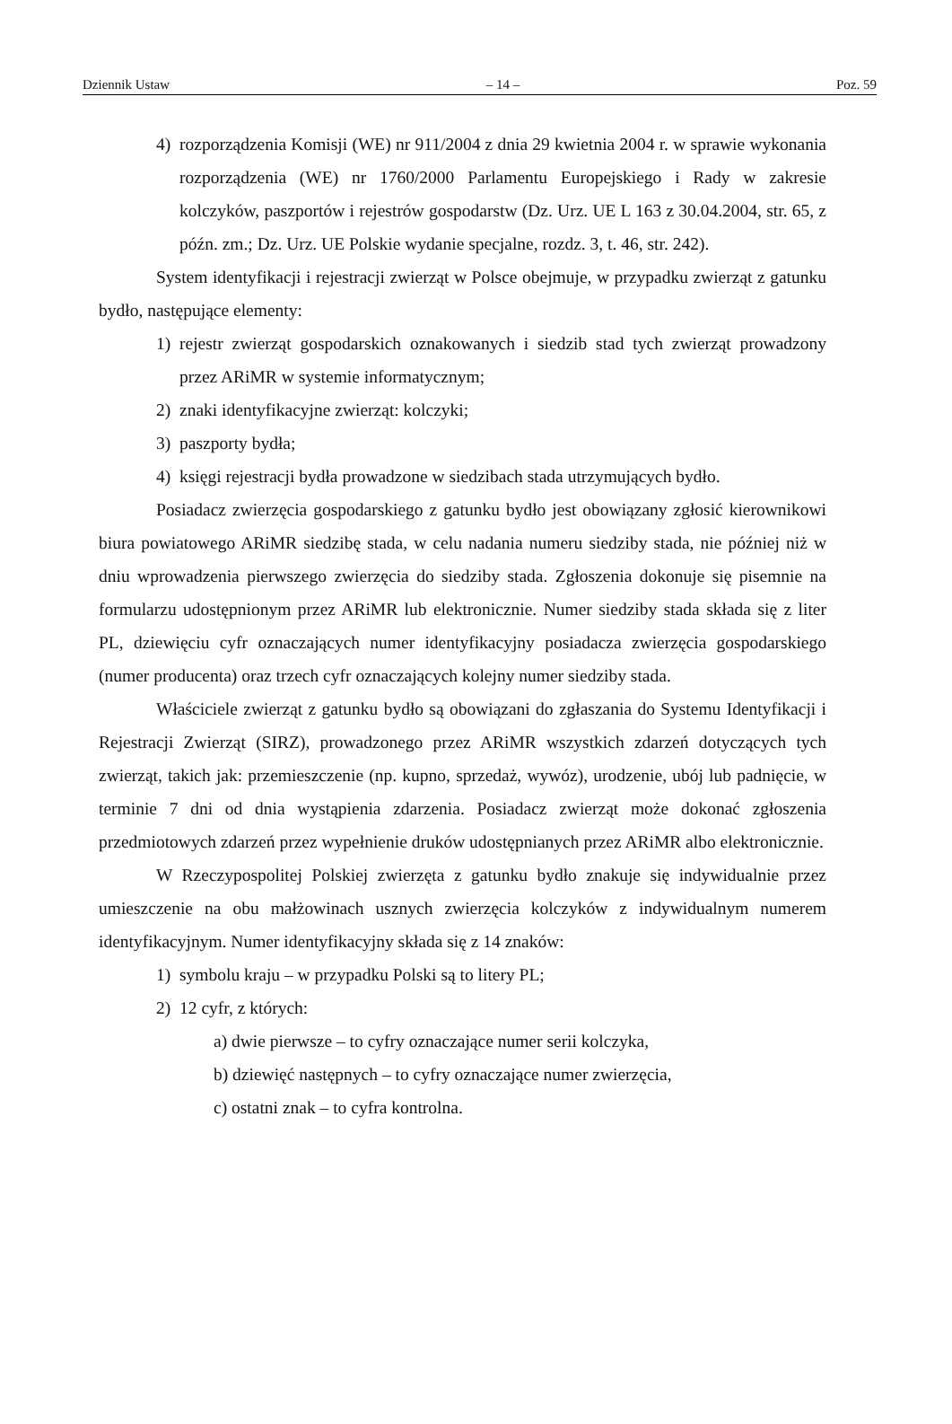Dziennik Ustaw – 14 – Poz. 59
4) rozporządzenia Komisji (WE) nr 911/2004 z dnia 29 kwietnia 2004 r. w sprawie wykonania rozporządzenia (WE) nr 1760/2000 Parlamentu Europejskiego i Rady w zakresie kolczyków, paszportów i rejestrów gospodarstw (Dz. Urz. UE L 163 z 30.04.2004, str. 65, z późn. zm.; Dz. Urz. UE Polskie wydanie specjalne, rozdz. 3, t. 46, str. 242).
System identyfikacji i rejestracji zwierząt w Polsce obejmuje, w przypadku zwierząt z gatunku bydło, następujące elementy:
1) rejestr zwierząt gospodarskich oznakowanych i siedzib stad tych zwierząt prowadzony przez ARiMR w systemie informatycznym;
2) znaki identyfikacyjne zwierząt: kolczyki;
3) paszporty bydła;
4) księgi rejestracji bydła prowadzone w siedzibach stada utrzymujących bydło.
Posiadacz zwierzęcia gospodarskiego z gatunku bydło jest obowiązany zgłosić kierownikowi biura powiatowego ARiMR siedzibę stada, w celu nadania numeru siedziby stada, nie później niż w dniu wprowadzenia pierwszego zwierzęcia do siedziby stada. Zgłoszenia dokonuje się pisemnie na formularzu udostępnionym przez ARiMR lub elektronicznie. Numer siedziby stada składa się z liter PL, dziewięciu cyfr oznaczających numer identyfikacyjny posiadacza zwierzęcia gospodarskiego (numer producenta) oraz trzech cyfr oznaczających kolejny numer siedziby stada.
Właściciele zwierząt z gatunku bydło są obowiązani do zgłaszania do Systemu Identyfikacji i Rejestracji Zwierząt (SIRZ), prowadzonego przez ARiMR wszystkich zdarzeń dotyczących tych zwierząt, takich jak: przemieszczenie (np. kupno, sprzedaż, wywóz), urodzenie, ubój lub padnięcie, w terminie 7 dni od dnia wystąpienia zdarzenia. Posiadacz zwierząt może dokonać zgłoszenia przedmiotowych zdarzeń przez wypełnienie druków udostępnianych przez ARiMR albo elektronicznie.
W Rzeczypospolitej Polskiej zwierzęta z gatunku bydło znakuje się indywidualnie przez umieszczenie na obu małżowinach usznych zwierzęcia kolczyków z indywidualnym numerem identyfikacyjnym. Numer identyfikacyjny składa się z 14 znaków:
1) symbolu kraju – w przypadku Polski są to litery PL;
2) 12 cyfr, z których:
a) dwie pierwsze – to cyfry oznaczające numer serii kolczyka,
b) dziewięć następnych – to cyfry oznaczające numer zwierzęcia,
c) ostatni znak – to cyfra kontrolna.